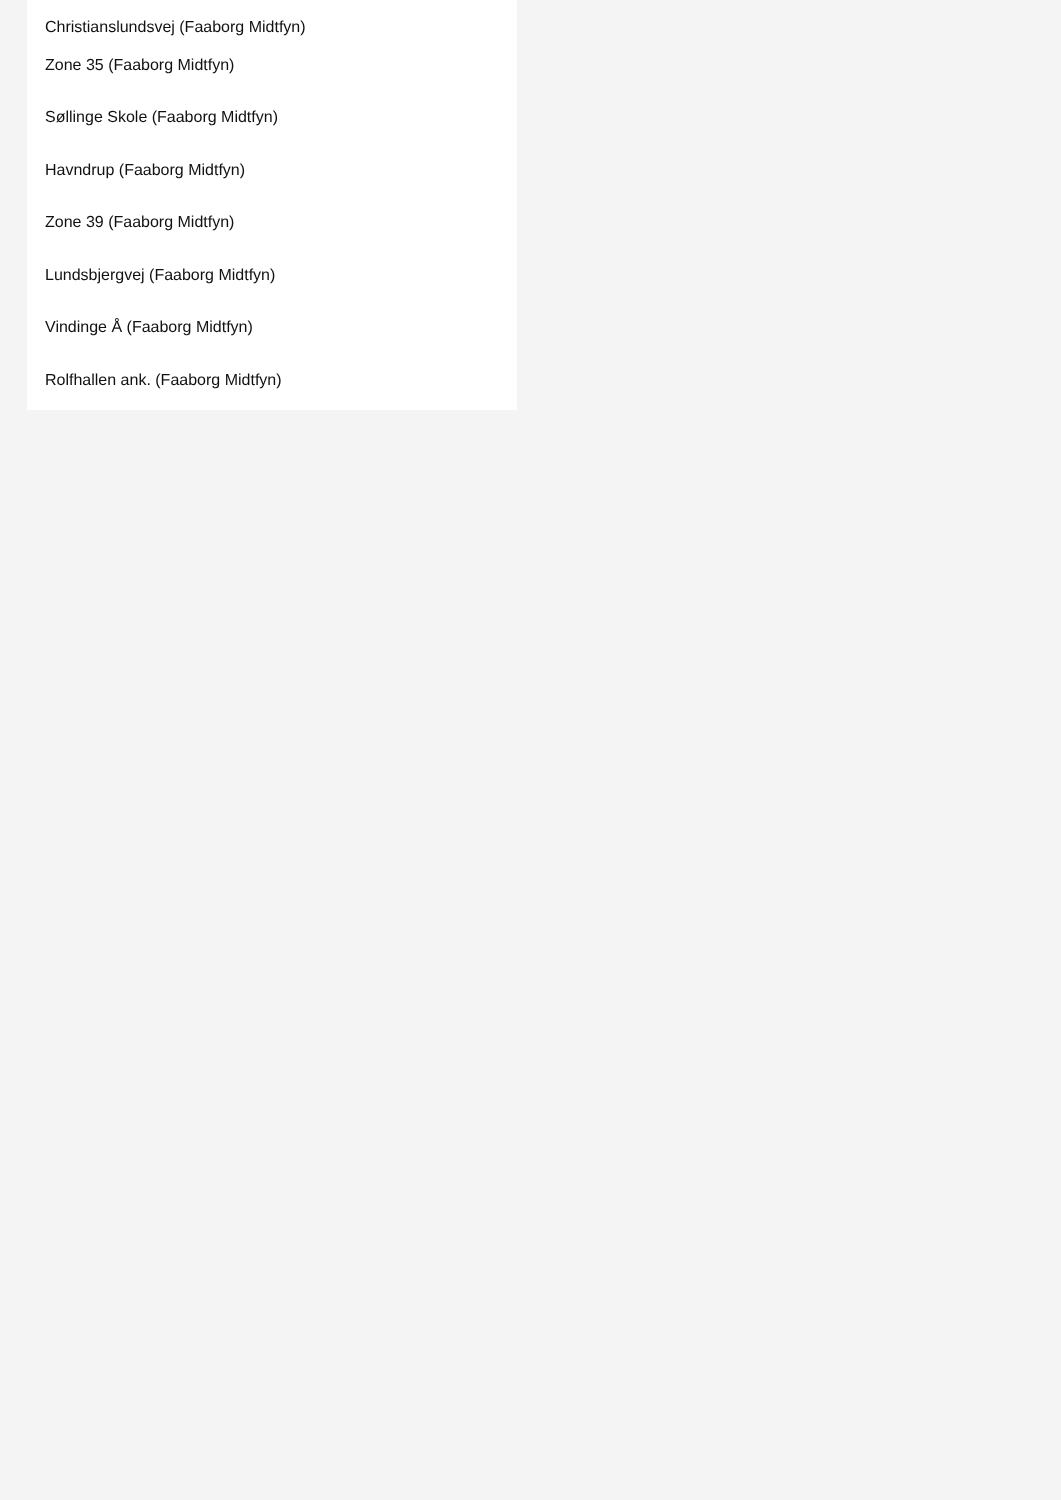Christianslundsvej (Faaborg Midtfyn)
Zone 35 (Faaborg Midtfyn)
Søllinge Skole (Faaborg Midtfyn)
Havndrup (Faaborg Midtfyn)
Zone 39 (Faaborg Midtfyn)
Lundsbjergvej (Faaborg Midtfyn)
Vindinge Å (Faaborg Midtfyn)
Rolfhallen ank. (Faaborg Midtfyn)